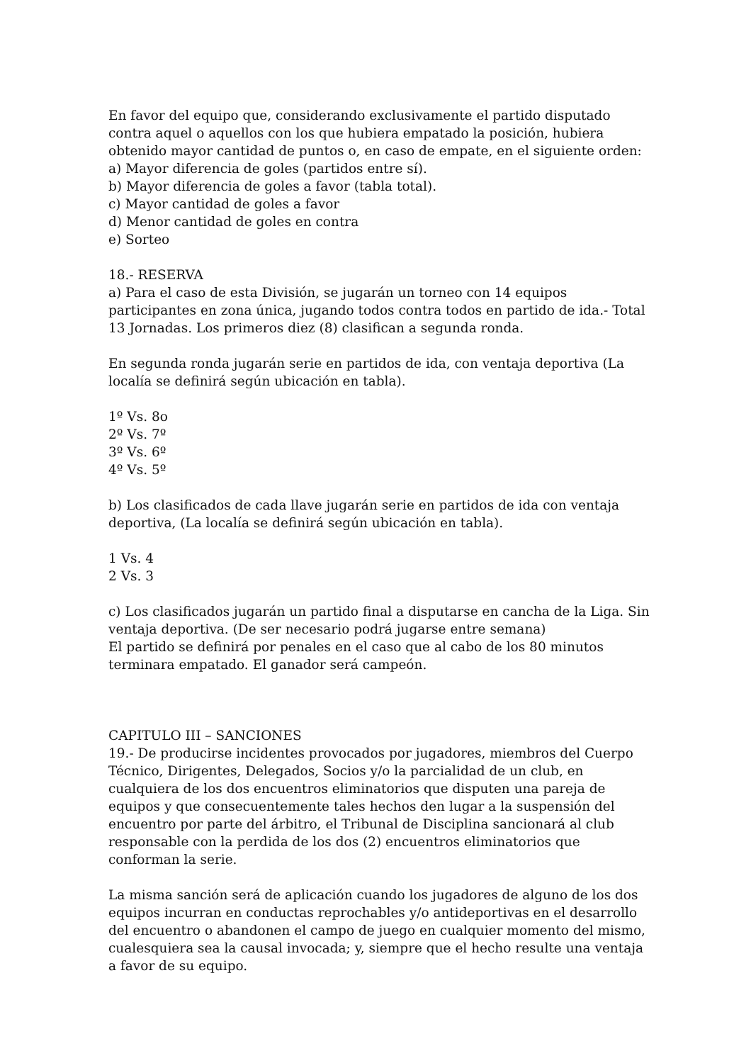En favor del equipo que, considerando exclusivamente el partido disputado contra aquel o aquellos con los que hubiera empatado la posición, hubiera obtenido mayor cantidad de puntos o, en caso de empate, en el siguiente orden:
a) Mayor diferencia de goles (partidos entre sí).
b) Mayor diferencia de goles a favor (tabla total).
c) Mayor cantidad de goles a favor
d) Menor cantidad de goles en contra
e) Sorteo
18.- RESERVA
a) Para el caso de esta División, se jugarán un torneo con 14 equipos participantes en zona única, jugando todos contra todos en partido de ida.- Total 13 Jornadas. Los primeros diez (8) clasifican a segunda ronda.
En segunda ronda jugarán serie en partidos de ida, con ventaja deportiva (La localía se definirá según ubicación en tabla).
1º Vs. 8o
2º Vs. 7º
3º Vs. 6º
4º Vs. 5º
b) Los clasificados de cada llave jugarán serie en partidos de ida con ventaja deportiva, (La localía se definirá según ubicación en tabla).
1 Vs. 4
2 Vs. 3
c) Los clasificados jugarán un partido final a disputarse en cancha de la Liga. Sin ventaja deportiva. (De ser necesario podrá jugarse entre semana)
El partido se definirá por penales en el caso que al cabo de los 80 minutos terminara empatado. El ganador será campeón.
CAPITULO III – SANCIONES
19.- De producirse incidentes provocados por jugadores, miembros del Cuerpo Técnico, Dirigentes, Delegados, Socios y/o la parcialidad de un club, en cualquiera de los dos encuentros eliminatorios que disputen una pareja de equipos y que consecuentemente tales hechos den lugar a la suspensión del encuentro por parte del árbitro, el Tribunal de Disciplina sancionará al club responsable con la perdida de los dos (2) encuentros eliminatorios que conforman la serie.
La misma sanción será de aplicación cuando los jugadores de alguno de los dos equipos incurran en conductas reprochables y/o antideportivas en el desarrollo del encuentro o abandonen el campo de juego en cualquier momento del mismo, cualesquiera sea la causal invocada; y, siempre que el hecho resulte una ventaja a favor de su equipo.